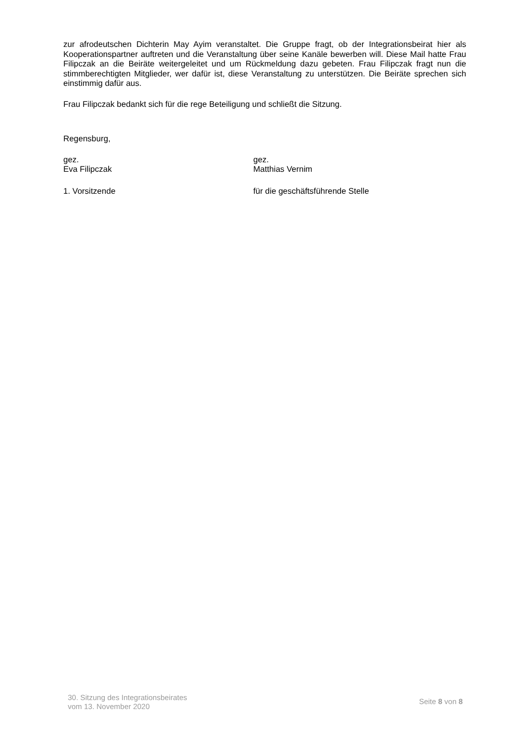zur afrodeutschen Dichterin May Ayim veranstaltet. Die Gruppe fragt, ob der Integrationsbeirat hier als Kooperationspartner auftreten und die Veranstaltung über seine Kanäle bewerben will. Diese Mail hatte Frau Filipczak an die Beiräte weitergeleitet und um Rückmeldung dazu gebeten. Frau Filipczak fragt nun die stimmberechtigten Mitglieder, wer dafür ist, diese Veranstaltung zu unterstützen. Die Beiräte sprechen sich einstimmig dafür aus.
Frau Filipczak bedankt sich für die rege Beteiligung und schließt die Sitzung.
Regensburg,
gez.
Eva Filipczak
gez.
Matthias Vernim
1. Vorsitzende für die geschäftsführende Stelle
30. Sitzung des Integrationsbeirates
vom 13. November 2020
Seite 8 von 8